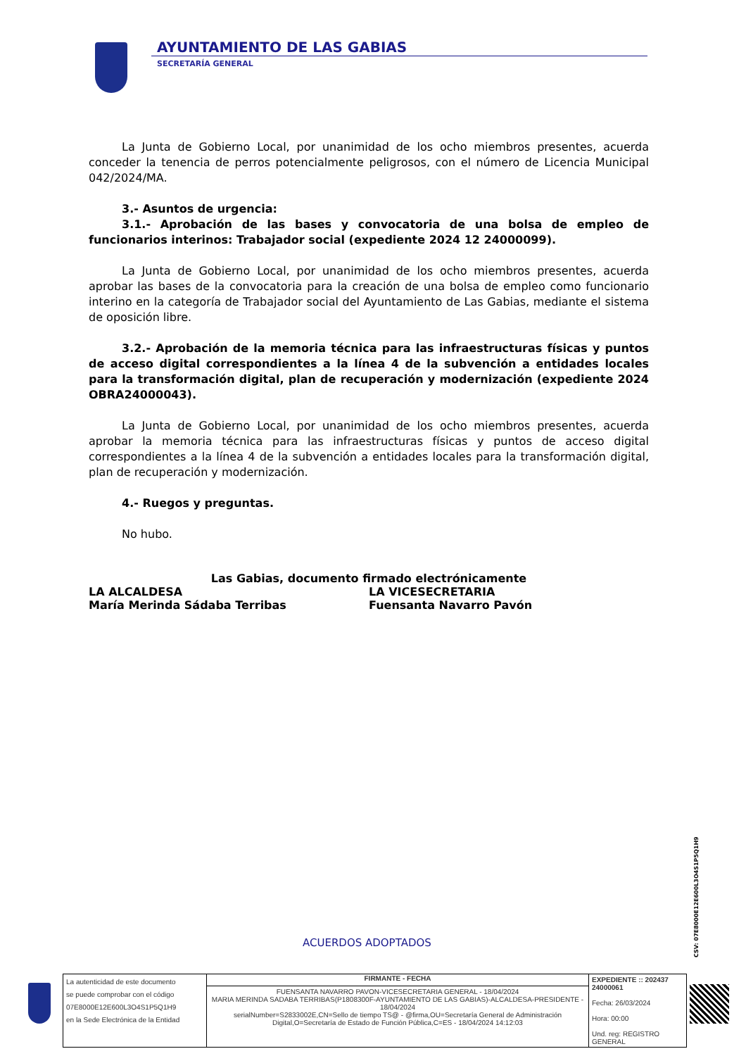AYUNTAMIENTO DE LAS GABIAS
SECRETARÍA GENERAL
La Junta de Gobierno Local, por unanimidad de los ocho miembros presentes, acuerda conceder la tenencia de perros potencialmente peligrosos, con el número de Licencia Municipal 042/2024/MA.
3.- Asuntos de urgencia:
3.1.- Aprobación de las bases y convocatoria de una bolsa de empleo de funcionarios interinos: Trabajador social (expediente 2024 12 24000099).
La Junta de Gobierno Local, por unanimidad de los ocho miembros presentes, acuerda aprobar las bases de la convocatoria para la creación de una bolsa de empleo como funcionario interino en la categoría de Trabajador social del Ayuntamiento de Las Gabias, mediante el sistema de oposición libre.
3.2.- Aprobación de la memoria técnica para las infraestructuras físicas y puntos de acceso digital correspondientes a la línea 4 de la subvención a entidades locales para la transformación digital, plan de recuperación y modernización (expediente 2024 OBRA24000043).
La Junta de Gobierno Local, por unanimidad de los ocho miembros presentes, acuerda aprobar la memoria técnica para las infraestructuras físicas y puntos de acceso digital correspondientes a la línea 4 de la subvención a entidades locales para la transformación digital, plan de recuperación y modernización.
4.- Ruegos y preguntas.
No hubo.
Las Gabias, documento firmado electrónicamente
LA ALCALDESA
María Merinda Sádaba Terribas
LA VICESECRETARIA
Fuensanta Navarro Pavón
ACUERDOS ADOPTADOS
CSV: 07E8000E12E600L3O4S1P5Q1H9
| La autenticidad de este documento se puede comprobar con el código 07E8000E12E600L3O4S1P5Q1H9 en la Sede Electrónica de la Entidad | FIRMANTE - FECHA | EXPEDIENTE :: 202437 24000061 Fecha: 26/03/2024 Hora: 00:00 Und. reg: REGISTRO GENERAL |
| | FUENSANTA NAVARRO PAVON-VICESECRETARIA GENERAL - 18/04/2024 MARIA MERINDA SADABA TERRIBAS(P1808300F-AYUNTAMIENTO DE LAS GABIAS)-ALCALDESA-PRESIDENTE - 18/04/2024 serialNumber=S2833002E,CN=Sello de tiempo TS@ - @firma,OU=Secretaría General de Administración Digital,O=Secretaría de Estado de Función Pública,C=ES - 18/04/2024 14:12:03 | |